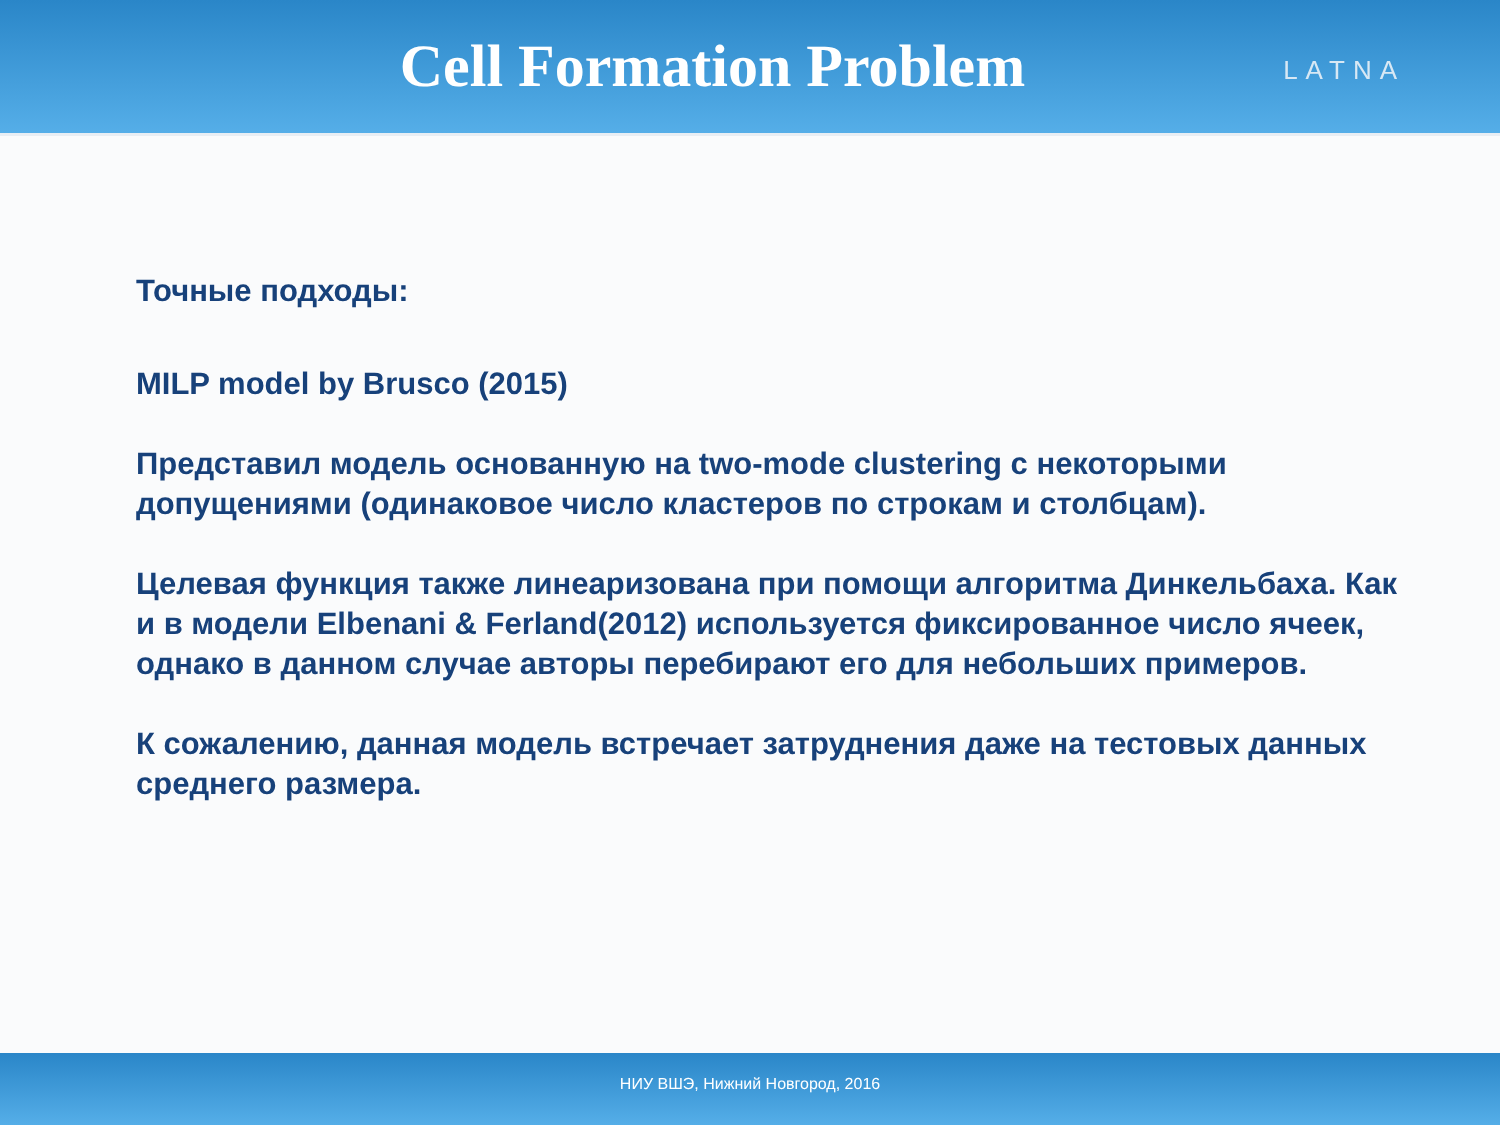Cell Formation Problem
LATNA
Точные подходы:
MILP model by Brusco (2015)
Представил модель основанную на two-mode clustering с некоторыми допущениями (одинаковое число кластеров по строкам и столбцам).
Целевая функция также линеаризована при помощи алгоритма Динкельбаха. Как и в модели Elbenani & Ferland(2012) используется фиксированное число ячеек, однако в данном случае авторы перебирают его для небольших примеров.
К сожалению, данная модель встречает затруднения даже на тестовых данных среднего размера.
НИУ ВШЭ, Нижний Новгород, 2016